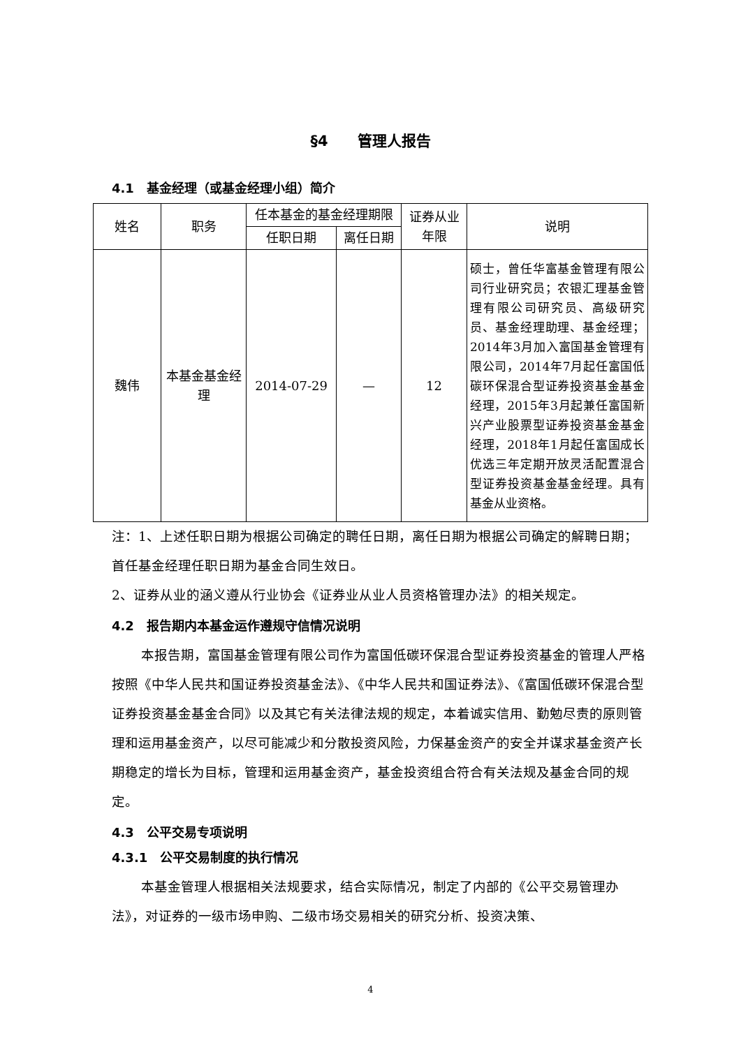§4　　管理人报告
4.1　基金经理（或基金经理小组）简介
| 姓名 | 职务 | 任本基金的基金经理期限 | | 证券从业年限 | 说明 |
| --- | --- | --- | --- | --- | --- |
| | | 任职日期 | 离任日期 | | |
| 魏伟 | 本基金基金经理 | 2014-07-29 | — | 12 | 硕士，曾任华富基金管理有限公司行业研究员；农银汇理基金管理有限公司研究员、高级研究员、基金经理助理、基金经理；2014年3月加入富国基金管理有限公司，2014年7月起任富国低碳环保混合型证券投资基金基金经理，2015年3月起兼任富国新兴产业股票型证券投资基金基金经理，2018年1月起任富国成长优选三年定期开放灵活配置混合型证券投资基金基金经理。具有基金从业资格。 |
注：1、上述任职日期为根据公司确定的聘任日期，离任日期为根据公司确定的解聘日期；首任基金经理任职日期为基金合同生效日。
2、证券从业的涵义遵从行业协会《证券业从业人员资格管理办法》的相关规定。
4.2　报告期内本基金运作遵规守信情况说明
本报告期，富国基金管理有限公司作为富国低碳环保混合型证券投资基金的管理人严格按照《中华人民共和国证券投资基金法》、《中华人民共和国证券法》、《富国低碳环保混合型证券投资基金基金合同》以及其它有关法律法规的规定，本着诚实信用、勤勉尽责的原则管理和运用基金资产，以尽可能减少和分散投资风险，力保基金资产的安全并谋求基金资产长期稳定的增长为目标，管理和运用基金资产，基金投资组合符合有关法规及基金合同的规定。
4.3　公平交易专项说明
4.3.1　公平交易制度的执行情况
本基金管理人根据相关法规要求，结合实际情况，制定了内部的《公平交易管理办法》，对证券的一级市场申购、二级市场交易相关的研究分析、投资决策、
4